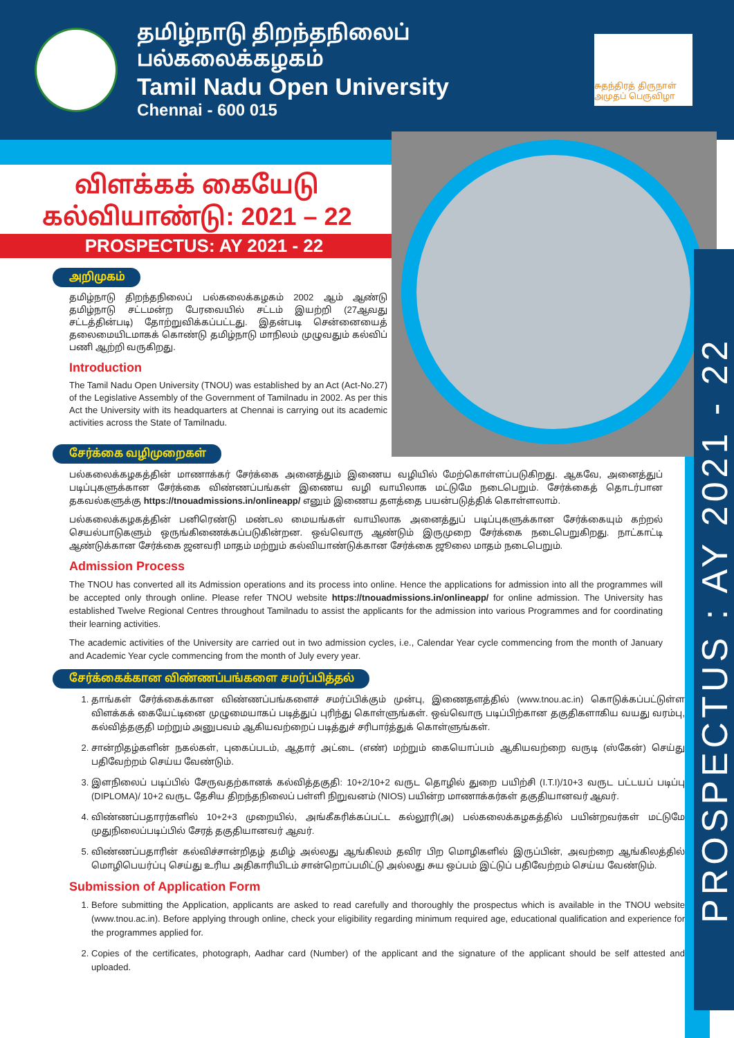தமிழ்நாடு திறந்தநிலைப் பல்கலைக்கழகம்
Tamil Nadu Open University
Chennai - 600 015
சுதந்திரத் திருநாள் அமுதப் பெருவிழா
PROSPECTUS : AY 2021 - 22
விளக்கக் கையேடு
கல்வியாண்டு: 2021 – 22
PROSPECTUS: AY 2021 - 22
அறிமுகம்
தமிழ்நாடு திறந்தநிலைப் பல்கலைக்கழகம் 2002 ஆம் ஆண்டு தமிழ்நாடு சட்டமன்ற பேரவையில் சட்டம் இயற்றி (27ஆவது சட்டத்தின்படி) தோற்றுவிக்கப்பட்டது. இதன்படி சென்னையைத் தலைமையிடமாகக் கொண்டு தமிழ்நாடு மாநிலம் முழுவதும் கல்விப் பணி ஆற்றி வருகிறது.
Introduction
The Tamil Nadu Open University (TNOU) was established by an Act (Act-No.27) of the Legislative Assembly of the Government of Tamilnadu in 2002. As per this Act the University with its headquarters at Chennai is carrying out its academic activities across the State of Tamilnadu.
சேர்க்கை வழிமுறைகள்
பல்கலைக்கழகத்தின் மாணாக்கர் சேர்க்கை அனைத்தும் இணைய வழியில் மேற்கொள்ளப்படுகிறது. ஆகவே, அனைத்துப் படிப்புகளுக்கான சேர்க்கை விண்ணப்பங்கள் இணைய வழி வாயிலாக மட்டுமே நடைபெறும். சேர்க்கைத் தொடர்பான தகவல்களுக்கு https://tnouadmissions.in/onlineapp/ எனும் இணைய தளத்தை பயன்படுத்திக் கொள்ளலாம்.
பல்கலைக்கழகத்தின் பனிரெண்டு மண்டல மையங்கள் வாயிலாக அனைத்துப் படிப்புகளுக்கான சேர்க்கையும் கற்றல் செயல்பாடுகளும் ஒருங்கிணைக்கப்படுகின்றன. ஒவ்வொரு ஆண்டும் இருமுறை சேர்க்கை நடைபெறுகிறது. நாட்காட்டி ஆண்டுக்கான சேர்க்கை ஜனவரி மாதம் மற்றும் கல்வியாண்டுக்கான சேர்க்கை ஜூலை மாதம் நடைபெறும்.
Admission Process
The TNOU has converted all its Admission operations and its process into online. Hence the applications for admission into all the programmes will be accepted only through online. Please refer TNOU website https://tnouadmissions.in/onlineapp/ for online admission. The University has established Twelve Regional Centres throughout Tamilnadu to assist the applicants for the admission into various Programmes and for coordinating their learning activities.
The academic activities of the University are carried out in two admission cycles, i.e., Calendar Year cycle commencing from the month of January and Academic Year cycle commencing from the month of July every year.
சேர்க்கைக்கான விண்ணப்பங்களை சமர்ப்பித்தல்
1. தாங்கள் சேர்க்கைக்கான விண்ணப்பங்களைச் சமர்ப்பிக்கும் முன்பு, இணைதளத்தில் (www.tnou.ac.in) கொடுக்கப்பட்டுள்ள விளக்கக் கையேட்டினை முழுமையாகப் படித்துப் புரிந்து கொள்ளுங்கள். ஒவ்வொரு படிப்பிற்கான தகுதிகளாகிய வயது வரம்பு, கல்வித்தகுதி மற்றும் அனுபவம் ஆகியவற்றைப் படித்துச் சரிபார்த்துக் கொள்ளுங்கள்.
2. சான்றிதழ்களின் நகல்கள், புகைப்படம், ஆதார் அட்டை (எண்) மற்றும் கையொப்பம் ஆகியவற்றை வருடி (ஸ்கேன்) செய்து பதிவேற்றம் செய்ய வேண்டும்.
3. இளநிலைப் படிப்பில் சேருவதற்கானக் கல்வித்தகுதி: 10+2/10+2 வருட தொழில் துறை பயிற்சி (I.T.I)/10+3 வருட பட்டயப் படிப்பு (DIPLOMA)/ 10+2 வருட தேசிய திறந்தநிலைப் பள்ளி நிறுவனம் (NIOS) பயின்ற மாணாக்கர்கள் தகுதியானவர் ஆவர்.
4. விண்ணப்பதாரர்களில் 10+2+3 முறையில், அங்கீகரிக்கப்பட்ட கல்லூரி(அ) பல்கலைக்கழகத்தில் பயின்றவர்கள் மட்டுமே முதுநிலைப்படிப்பில் சேரத் தகுதியானவர் ஆவர்.
5. விண்ணப்பதாரின் கல்விச்சான்றிதழ் தமிழ் அல்லது ஆங்கிலம் தவிர பிற மொழிகளில் இருப்பின், அவற்றை ஆங்கிலத்தில் மொழிபெயர்ப்பு செய்து உரிய அதிகாரியிடம் சான்றொப்பமிட்டு அல்லது சுய ஒப்பம் இட்டுப் பதிவேற்றம் செய்ய வேண்டும்.
Submission of Application Form
1. Before submitting the Application, applicants are asked to read carefully and thoroughly the prospectus which is available in the TNOU website (www.tnou.ac.in). Before applying through online, check your eligibility regarding minimum required age, educational qualification and experience for the programmes applied for.
2. Copies of the certificates, photograph, Aadhar card (Number) of the applicant and the signature of the applicant should be self attested and uploaded.